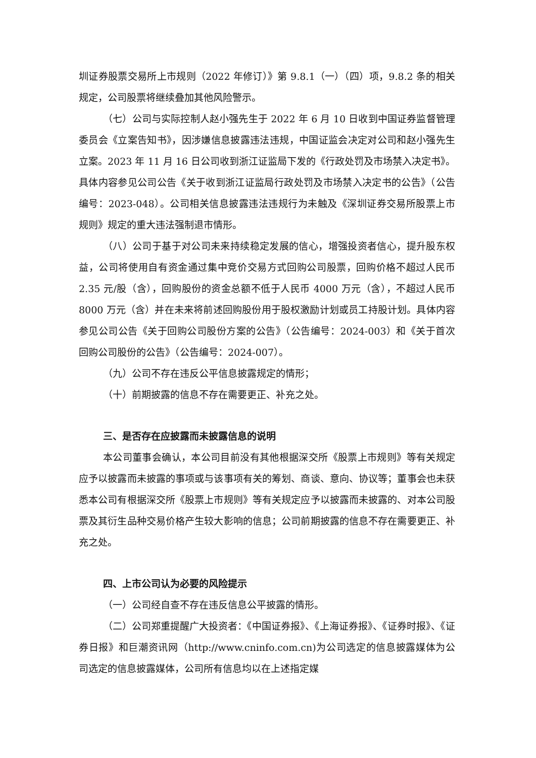圳证券股票交易所上市规则（2022 年修订）》第 9.8.1（一）（四）项，9.8.2 条的相关规定，公司股票将继续叠加其他风险警示。
（七）公司与实际控制人赵小强先生于 2022 年 6 月 10 日收到中国证券监督管理委员会《立案告知书》，因涉嫌信息披露违法违规，中国证监会决定对公司和赵小强先生立案。2023 年 11 月 16 日公司收到浙江证监局下发的《行政处罚及市场禁入决定书》。具体内容参见公司公告《关于收到浙江证监局行政处罚及市场禁入决定书的公告》（公告编号：2023-048）。公司相关信息披露违法违规行为未触及《深圳证券交易所股票上市规则》规定的重大违法强制退市情形。
（八）公司于基于对公司未来持续稳定发展的信心，增强投资者信心，提升股东权益，公司将使用自有资金通过集中竞价交易方式回购公司股票，回购价格不超过人民币 2.35 元/股（含），回购股份的资金总额不低于人民币 4000 万元（含），不超过人民币 8000 万元（含）并在未来将前述回购股份用于股权激励计划或员工持股计划。具体内容参见公司公告《关于回购公司股份方案的公告》（公告编号：2024-003）和《关于首次回购公司股份的公告》（公告编号：2024-007）。
（九）公司不存在违反公平信息披露规定的情形；
（十）前期披露的信息不存在需要更正、补充之处。
三、是否存在应披露而未披露信息的说明
本公司董事会确认，本公司目前没有其他根据深交所《股票上市规则》等有关规定应予以披露而未披露的事项或与该事项有关的筹划、商谈、意向、协议等；董事会也未获悉本公司有根据深交所《股票上市规则》等有关规定应予以披露而未披露的、对本公司股票及其衍生品种交易价格产生较大影响的信息；公司前期披露的信息不存在需要更正、补充之处。
四、上市公司认为必要的风险提示
（一）公司经自查不存在违反信息公平披露的情形。
（二）公司郑重提醒广大投资者：《中国证券报》、《上海证券报》、《证券时报》、《证券日报》和巨潮资讯网（http://www.cninfo.com.cn)为公司选定的信息披露媒体为公司选定的信息披露媒体，公司所有信息均以在上述指定媒